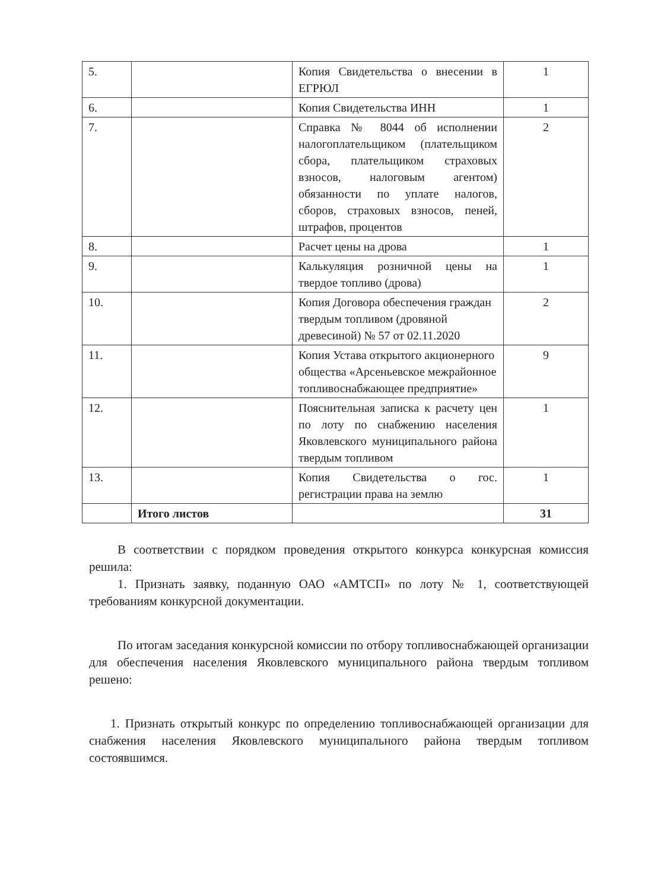| 5. | | Копия Свидетельства о внесении в ЕГРЮЛ | 1 |
| 6. | | Копия Свидетельства ИНН | 1 |
| 7. | | Справка № 8044 об исполнении налогоплательщиком (плательщиком сбора, плательщиком страховых взносов, налоговым агентом) обязанности по уплате налогов, сборов, страховых взносов, пеней, штрафов, процентов | 2 |
| 8. | | Расчет цены на дрова | 1 |
| 9. | | Калькуляция розничной цены на твердое топливо (дрова) | 1 |
| 10. | | Копия Договора обеспечения граждан твердым топливом (дровяной древесиной) № 57 от 02.11.2020 | 2 |
| 11. | | Копия Устава открытого акционерного общества «Арсеньевское межрайонное топливоснабжающее предприятие» | 9 |
| 12. | | Пояснительная записка к расчету цен по лоту по снабжению населения Яковлевского муниципального района твердым топливом | 1 |
| 13. | | Копия Свидетельства о гос. регистрации права на землю | 1 |
| | Итого листов | | 31 |
В соответствии с порядком проведения открытого конкурса конкурсная комиссия решила:
1. Признать заявку, поданную ОАО «АМТСП» по лоту № 1, соответствующей требованиям конкурсной документации.
По итогам заседания конкурсной комиссии по отбору топливоснабжающей организации для обеспечения населения Яковлевского муниципального района твердым топливом решено:
1. Признать открытый конкурс по определению топливоснабжающей организации для снабжения населения Яковлевского муниципального района твердым топливом состоявшимся.